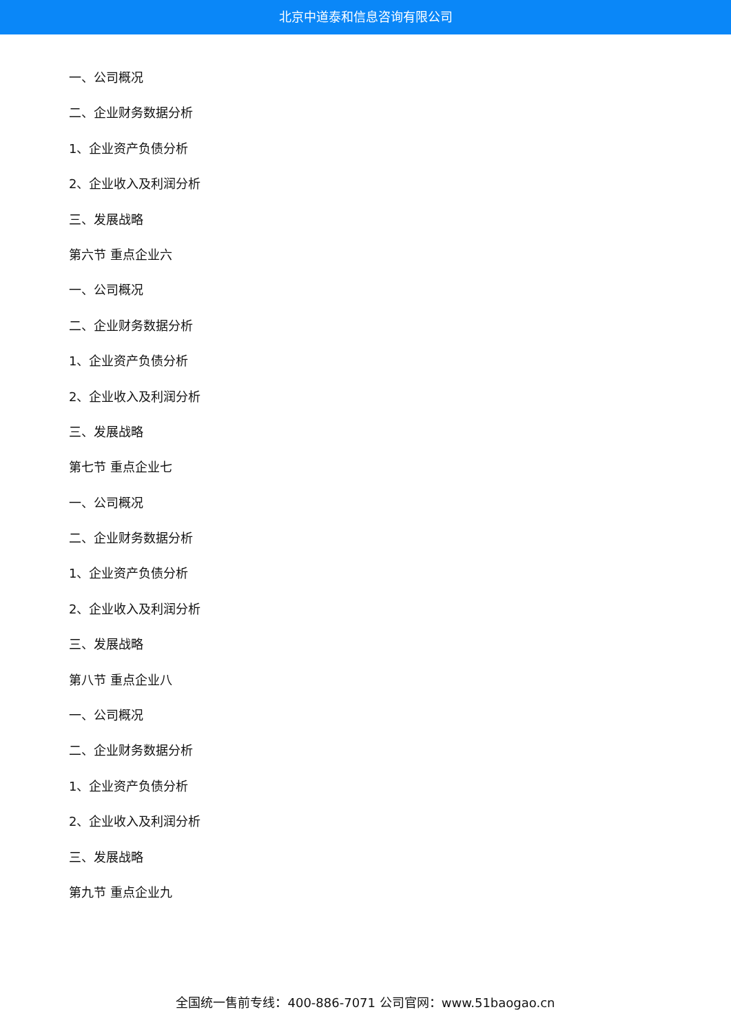北京中道泰和信息咨询有限公司
一、公司概况
二、企业财务数据分析
1、企业资产负债分析
2、企业收入及利润分析
三、发展战略
第六节 重点企业六
一、公司概况
二、企业财务数据分析
1、企业资产负债分析
2、企业收入及利润分析
三、发展战略
第七节 重点企业七
一、公司概况
二、企业财务数据分析
1、企业资产负债分析
2、企业收入及利润分析
三、发展战略
第八节 重点企业八
一、公司概况
二、企业财务数据分析
1、企业资产负债分析
2、企业收入及利润分析
三、发展战略
第九节 重点企业九
全国统一售前专线：400-886-7071 公司官网：www.51baogao.cn